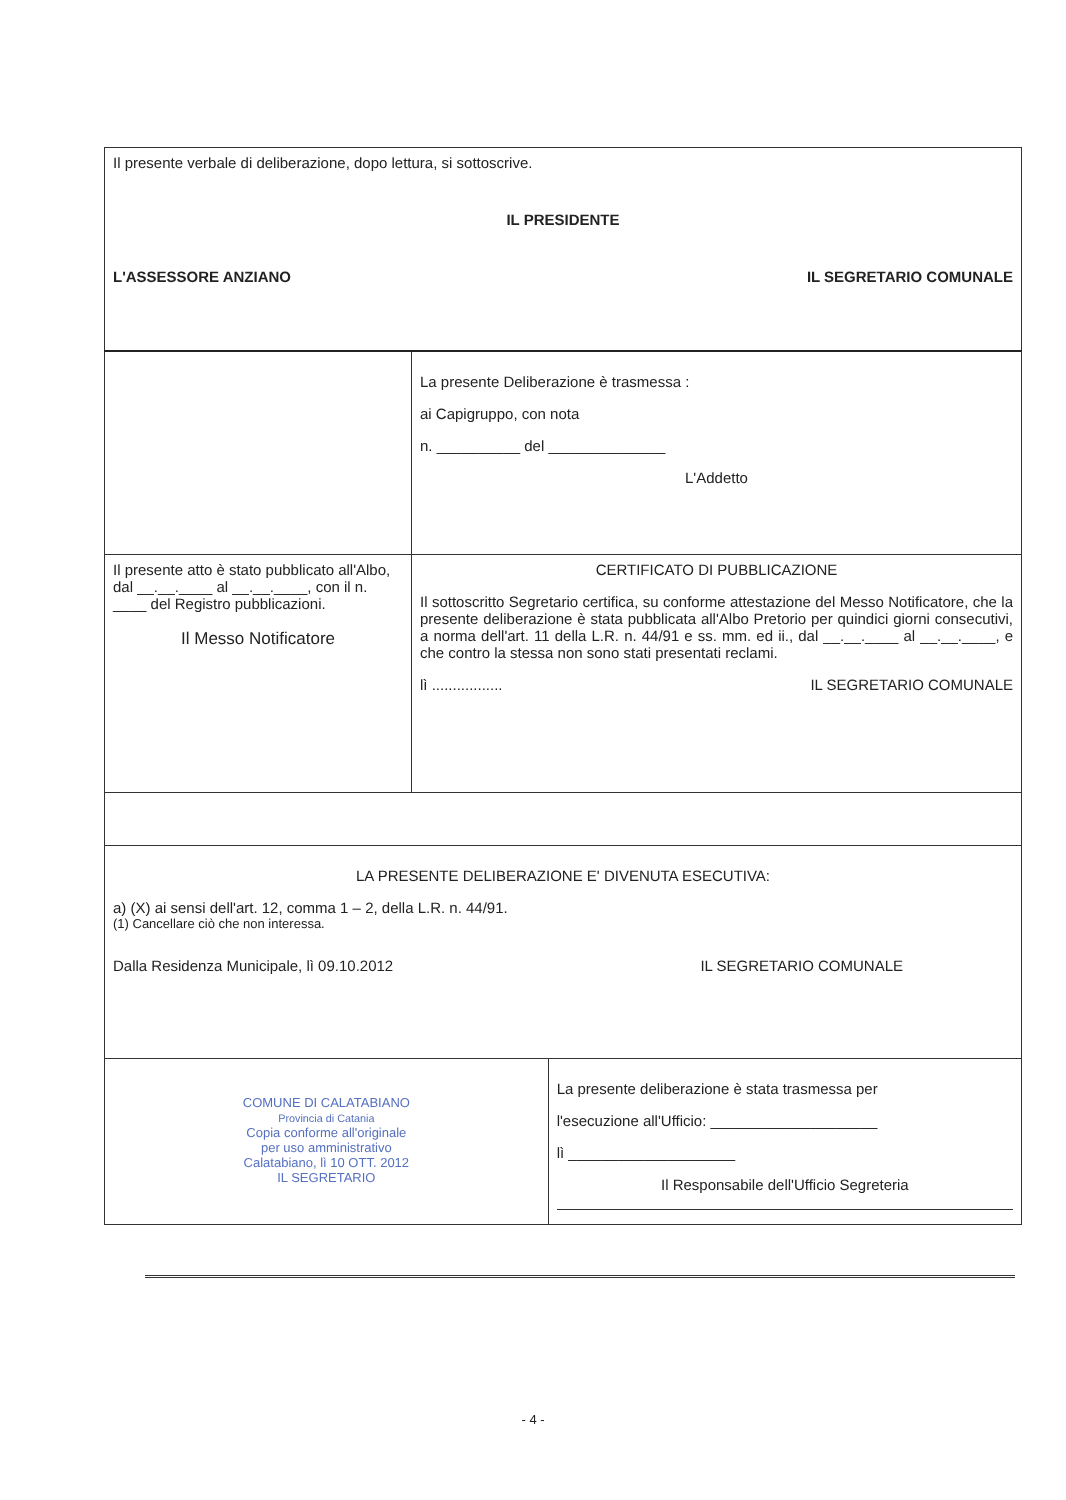| Il presente verbale di deliberazione, dopo lettura, si sottoscrive. IL PRESIDENTE L'ASSESSORE ANZIANO IL SEGRETARIO COMUNALE | | |
| | La presente Deliberazione è trasmessa : ai Capigruppo, con nota n. __________ del ______________ L'Addetto | |
| Il presente atto è stato pubblicato all'Albo, dal __.__.____ al __.__.____, con il n. ____ del Registro pubblicazioni. Il Messo Notificatore | CERTIFICATO DI PUBBLICAZIONE Il sottoscritto Segretario certifica, su conforme attestazione del Messo Notificatore, che la presente deliberazione è stata pubblicata all'Albo Pretorio per quindici giorni consecutivi, a norma dell'art. 11 della L.R. n. 44/91 e ss. mm. ed ii., dal __.__.____ al __.__.____, e che contro la stessa non sono stati presentati reclami. lì ................. IL SEGRETARIO COMUNALE | |
| LA PRESENTE DELIBERAZIONE E' DIVENUTA ESECUTIVA: a) (X) ai sensi dell'art. 12, comma 1 – 2, della L.R. n. 44/91. (1) Cancellare ciò che non interessa. Dalla Residenza Municipale, lì 09.10.2012 IL SEGRETARIO COMUNALE | | |
| COMUNE DI CALATABIANO Provincia di Catania Copia conforme all'originale per uso amministrativo Calatabiano, lì 10 OTT. 2012 IL SEGRETARIO | | La presente deliberazione è stata trasmessa per l'esecuzione all'Ufficio: ____________________ lì ____________________ Il Responsabile dell'Ufficio Segreteria |
- 4 -